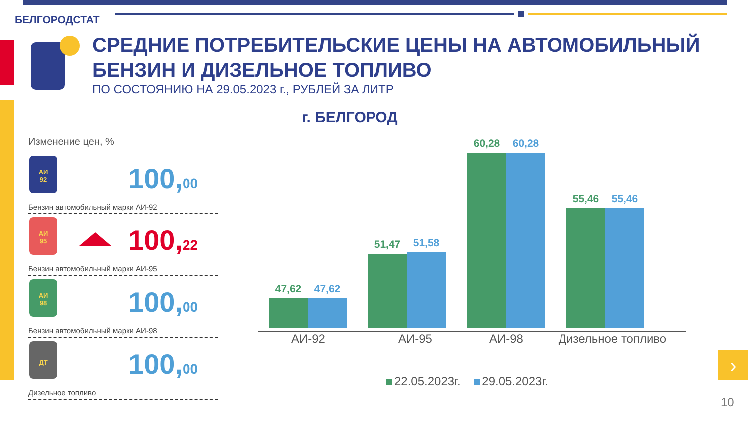›
БЕЛГОРОДСТАТ
СРЕДНИЕ ПОТРЕБИТЕЛЬСКИЕ ЦЕНЫ НА АВТОМОБИЛЬНЫЙ
БЕНЗИН И ДИЗЕЛЬНОЕ ТОПЛИВО
ПО СОСТОЯНИЮ НА 29.05.2023 г., РУБЛЕЙ ЗА ЛИТР
г. БЕЛГОРОД
Изменение цен, %
АИ
92
100,00
Бензин автомобильный марки АИ-92
АИ
95
100,22
Бензин автомобильный марки АИ-95
АИ
98
100,00
Бензин автомобильный марки АИ-98
ДТ
100,00
Дизельное топливо
47,62 47,62
51,47 51,58
60,28 60,28
55,46 55,46
АИ-92 АИ-95 АИ-98
Дизельное топливо
22.05.2023г. 29.05.2023г.
10